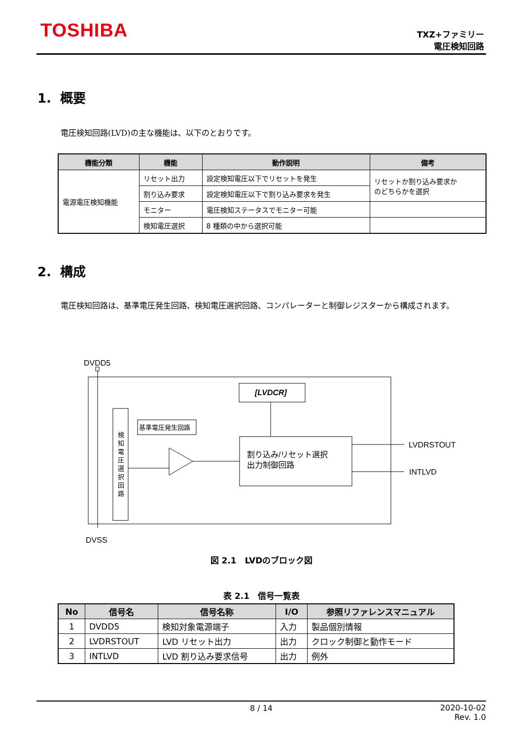TOSHIBA
TXZ+ファミリー
電圧検知回路
1. 概要
電圧検知回路(LVD)の主な機能は、以下のとおりです。
| 機能分類 | 機能 | 動作説明 | 備考 |
| --- | --- | --- | --- |
| 電源電圧検知機能 | リセット出力 | 設定検知電圧以下でリセットを発生 | リセットか割り込み要求か のどちらかを選択 |
| | 割り込み要求 | 設定検知電圧以下で割り込み要求を発生 | |
| | モニター | 電圧検知ステータスでモニター可能 | |
| | 検知電圧選択 | 8 種類の中から選択可能 | |
2. 構成
電圧検知回路は、基準電圧発生回路、検知電圧選択回路、コンパレーターと制御レジスターから構成されます。
DVDD5
検
知
電
圧
選
択
回
路
基準電圧発生回路
[LVDCR]
割り込み/リセット選択
出力制御回路
LVDRSTOUT
INTLVD
DVSS
図 2.1　LVDのブロック図
表 2.1　信号一覧表
| No | 信号名 | 信号名称 | I/O | 参照リファレンスマニュアル |
| --- | --- | --- | --- | --- |
| 1 | DVDD5 | 検知対象電源端子 | 入力 | 製品個別情報 |
| 2 | LVDRSTOUT | LVD リセット出力 | 出力 | クロック制御と動作モード |
| 3 | INTLVD | LVD 割り込み要求信号 | 出力 | 例外 |
8 / 14
2020-10-02
Rev. 1.0